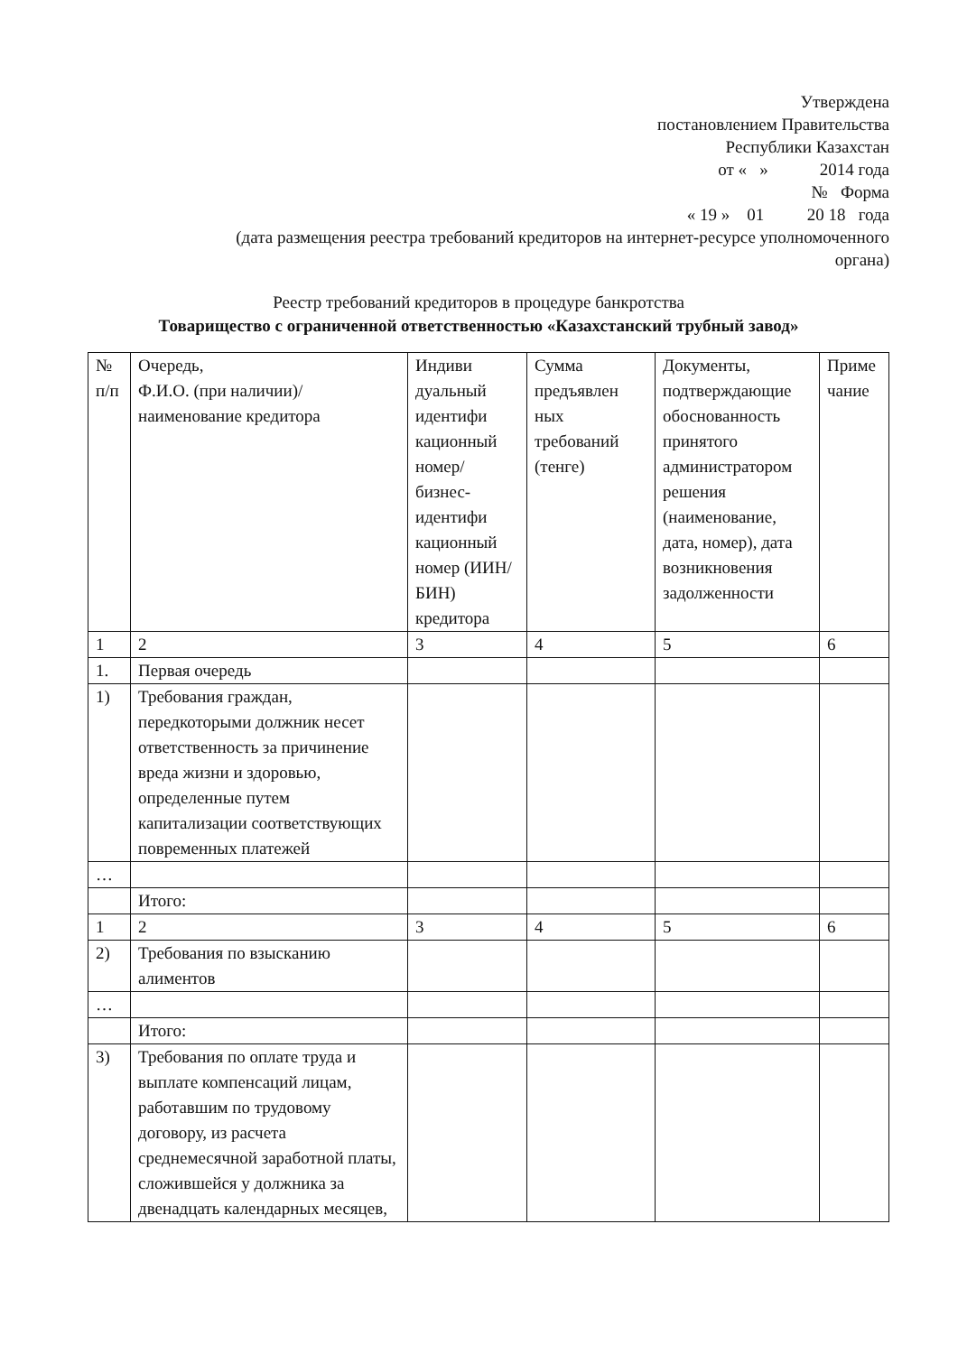Утверждена
постановлением Правительства
Республики Казахстан
от « » 2014 года
№ Форма
« 19 » 01 20 18 года
(дата размещения реестра требований кредиторов на интернет-ресурсе уполномоченного
органа)
Реестр требований кредиторов в процедуре банкротства
Товарищество с ограниченной ответственностью «Казахстанский трубный завод»
| № п/п | Очередь, Ф.И.О. (при наличии)/ наименование кредитора | Индиви дуальный идентифи кационный номер/ бизнес-идентифи кационный номер (ИИН/БИН) кредитора | Сумма предъявлен ных требований (тенге) | Документы, подтверждающие обоснованность принятого администратором решения (наименование, дата, номер), дата возникновения задолженности | Приме чание |
| 1 | 2 | 3 | 4 | 5 | 6 |
| 1. | Первая очередь | | | | |
| 1) | Требования граждан, передкоторыми должник несет ответственность за причинение вреда жизни и здоровью, определенные путем капитализации соответствующих повременных платежей | | | | |
| … | | | | | |
| | Итого: | | | | |
| 1 | 2 | 3 | 4 | 5 | 6 |
| 2) | Требования по взысканию алиментов | | | | |
| … | | | | | |
| | Итого: | | | | |
| 3) | Требования по оплате труда и выплате компенсаций лицам, работавшим по трудовому договору, из расчета среднемесячной заработной платы, сложившейся у должника за двенадцать календарных месяцев, | | | | |